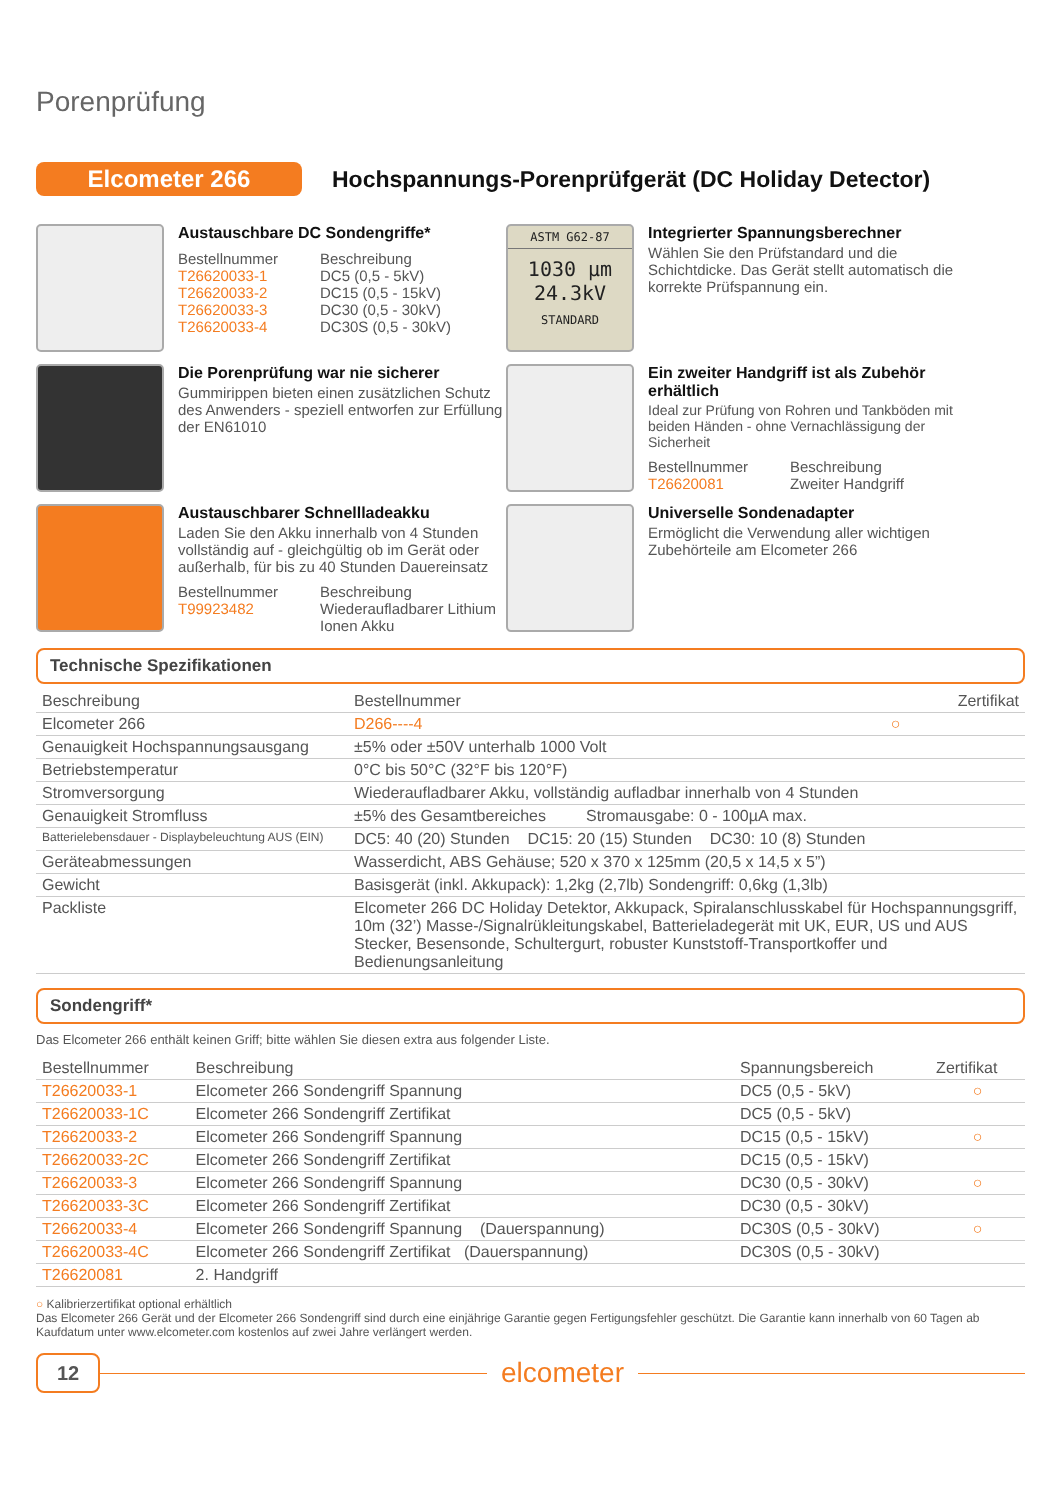Porenprüfung
Elcometer 266
Hochspannungs-Porenprüfgerät (DC Holiday Detector)
Austauschbare DC Sondengriffe*
Bestellnummer Beschreibung T26620033-1 DC5 (0,5 - 5kV) T26620033-2 DC15 (0,5 - 15kV) T26620033-3 DC30 (0,5 - 30kV) T26620033-4 DC30S (0,5 - 30kV)
ASTM G62-87
1030 µm
24.3kV
STANDARD
Integrierter Spannungsberechner
Wählen Sie den Prüfstandard und die Schichtdicke. Das Gerät stellt automatisch die korrekte Prüfspannung ein.
Die Porenprüfung war nie sicherer
Gummirippen bieten einen zusätzlichen Schutz des Anwenders - speziell entworfen zur Erfüllung der EN61010
Ein zweiter Handgriff ist als Zubehör erhältlich
Ideal zur Prüfung von Rohren und Tankböden mit beiden Händen - ohne Vernachlässigung der Sicherheit
Bestellnummer Beschreibung T26620081 Zweiter Handgriff
Austauschbarer Schnellladeakku
Laden Sie den Akku innerhalb von 4 Stunden vollständig auf - gleichgültig ob im Gerät oder außerhalb, für bis zu 40 Stunden Dauereinsatz
Bestellnummer Beschreibung T99923482 Wiederaufladbarer Lithium Ionen Akku
Universelle Sondenadapter
Ermöglicht die Verwendung aller wichtigen Zubehörteile am Elcometer 266
Technische Spezifikationen
| Beschreibung | Bestellnummer | Zertifikat |
| --- | --- | --- |
| Elcometer 266 | D266----4 | ○ |
| Genauigkeit Hochspannungsausgang | ±5% oder ±50V unterhalb 1000 Volt | |
| Betriebstemperatur | 0°C bis 50°C (32°F bis 120°F) | |
| Stromversorgung | Wiederaufladbarer Akku, vollständig aufladbar innerhalb von 4 Stunden | |
| Genauigkeit Stromfluss | ±5% des Gesamtbereiches Stromausgabe: 0 - 100µA max. | |
| Batterielebensdauer - Displaybeleuchtung AUS (EIN) | DC5: 40 (20) Stunden DC15: 20 (15) Stunden DC30: 10 (8) Stunden | |
| Geräteabmessungen | Wasserdicht, ABS Gehäuse; 520 x 370 x 125mm (20,5 x 14,5 x 5”) | |
| Gewicht | Basisgerät (inkl. Akkupack): 1,2kg (2,7lb) Sondengriff: 0,6kg (1,3lb) | |
| Packliste | Elcometer 266 DC Holiday Detektor, Akkupack, Spiralanschlusskabel für Hochspannungsgriff, 10m (32’) Masse-/Signalrükleitungskabel, Batterieladegerät mit UK, EUR, US und AUS Stecker, Besensonde, Schultergurt, robuster Kunststoff-Transportkoffer und Bedienungsanleitung | |
Sondengriff*
Das Elcometer 266 enthält keinen Griff; bitte wählen Sie diesen extra aus folgender Liste.
| Bestellnummer | Beschreibung | Spannungsbereich | Zertifikat |
| --- | --- | --- | --- |
| T26620033-1 | Elcometer 266 Sondengriff Spannung | DC5 (0,5 - 5kV) | ○ |
| T26620033-1C | Elcometer 266 Sondengriff Zertifikat | DC5 (0,5 - 5kV) | |
| T26620033-2 | Elcometer 266 Sondengriff Spannung | DC15 (0,5 - 15kV) | ○ |
| T26620033-2C | Elcometer 266 Sondengriff Zertifikat | DC15 (0,5 - 15kV) | |
| T26620033-3 | Elcometer 266 Sondengriff Spannung | DC30 (0,5 - 30kV) | ○ |
| T26620033-3C | Elcometer 266 Sondengriff Zertifikat | DC30 (0,5 - 30kV) | |
| T26620033-4 | Elcometer 266 Sondengriff Spannung (Dauerspannung) | DC30S (0,5 - 30kV) | ○ |
| T26620033-4C | Elcometer 266 Sondengriff Zertifikat (Dauerspannung) | DC30S (0,5 - 30kV) | |
| T26620081 | 2. Handgriff | | |
○ Kalibrierzertifikat optional erhältlich
Das Elcometer 266 Gerät und der Elcometer 266 Sondengriff sind durch eine einjährige Garantie gegen Fertigungsfehler geschützt. Die Garantie kann innerhalb von 60 Tagen ab Kaufdatum unter www.elcometer.com kostenlos auf zwei Jahre verlängert werden.
12
elcometer